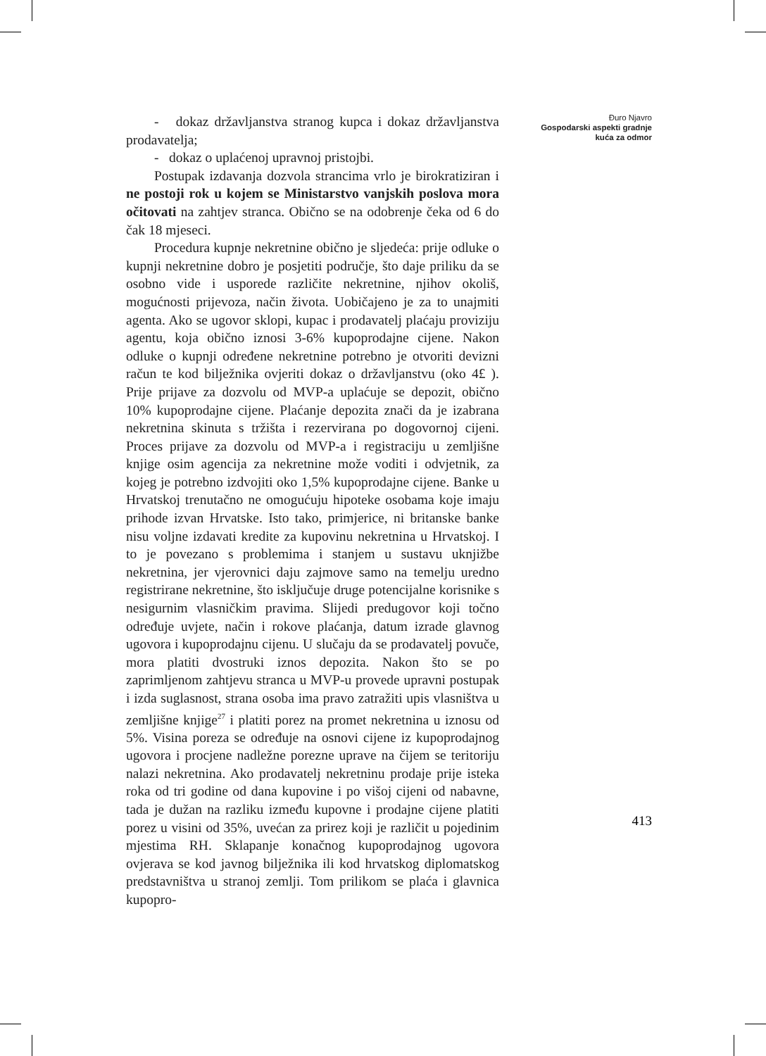Đuro Njavro
Gospodarski aspekti gradnje kuća za odmor
- dokaz državljanstva stranog kupca i dokaz državljanstva prodavatelja;
- dokaz o uplaćenoj upravnoj pristojbi.
Postupak izdavanja dozvola strancima vrlo je birokratiziran i ne postoji rok u kojem se Ministarstvo vanjskih poslova mora očitovati na zahtjev stranca. Obično se na odobrenje čeka od 6 do čak 18 mjeseci.
Procedura kupnje nekretnine obično je sljedeća: prije odluke o kupnji nekretnine dobro je posjetiti područje, što daje priliku da se osobno vide i usporede različite nekretnine, njihov okoliš, mogućnosti prijevoza, način života. Uobičajeno je za to unajmiti agenta. Ako se ugovor sklopi, kupac i prodavatelj plaćaju proviziju agentu, koja obično iznosi 3-6% kupoprodajne cijene. Nakon odluke o kupnji određene nekretnine potrebno je otvoriti devizni račun te kod bilježnika ovjeriti dokaz o državljanstvu (oko 4£ ). Prije prijave za dozvolu od MVP-a uplaćuje se depozit, obično 10% kupoprodajne cijene. Plaćanje depozita znači da je izabrana nekretnina skinuta s tržišta i rezervirana po dogovornoj cijeni. Proces prijave za dozvolu od MVP-a i registraciju u zemljišne knjige osim agencija za nekretnine može voditi i odvjetnik, za kojeg je potrebno izdvojiti oko 1,5% kupoprodajne cijene. Banke u Hrvatskoj trenutačno ne omogućuju hipoteke osobama koje imaju prihode izvan Hrvatske. Isto tako, primjerice, ni britanske banke nisu voljne izdavati kredite za kupovinu nekretnina u Hrvatskoj. I to je povezano s problemima i stanjem u sustavu uknjižbe nekretnina, jer vjerovnici daju zajmove samo na temelju uredno registrirane nekretnine, što isključuje druge potencijalne korisnike s nesigurnim vlasničkim pravima. Slijedi predugovor koji točno određuje uvjete, način i rokove plaćanja, datum izrade glavnog ugovora i kupoprodajnu cijenu. U slučaju da se prodavatelj povuče, mora platiti dvostruki iznos depozita. Nakon što se po zaprimljenom zahtjevu stranca u MVP-u provede upravni postupak i izda suglasnost, strana osoba ima pravo zatražiti upis vlasništva u zemljišne knjige<sup>27</sup> i platiti porez na promet nekretnina u iznosu od 5%. Visina poreza se određuje na osnovi cijene iz kupoprodajnog ugovora i procjene nadležne porezne uprave na čijem se teritoriju nalazi nekretnina. Ako prodavatelj nekretninu prodaje prije isteka roka od tri godine od dana kupovine i po višoj cijeni od nabavne, tada je dužan na razliku između kupovne i prodajne cijene platiti porez u visini od 35%, uvećan za prirez koji je različit u pojedinim mjestima RH. Sklapanje konačnog kupoprodajnog ugovora ovjerava se kod javnog bilježnika ili kod hrvatskog diplomatskog predstavništva u stranoj zemlji. Tom prilikom se plaća i glavnica kupopro-
413